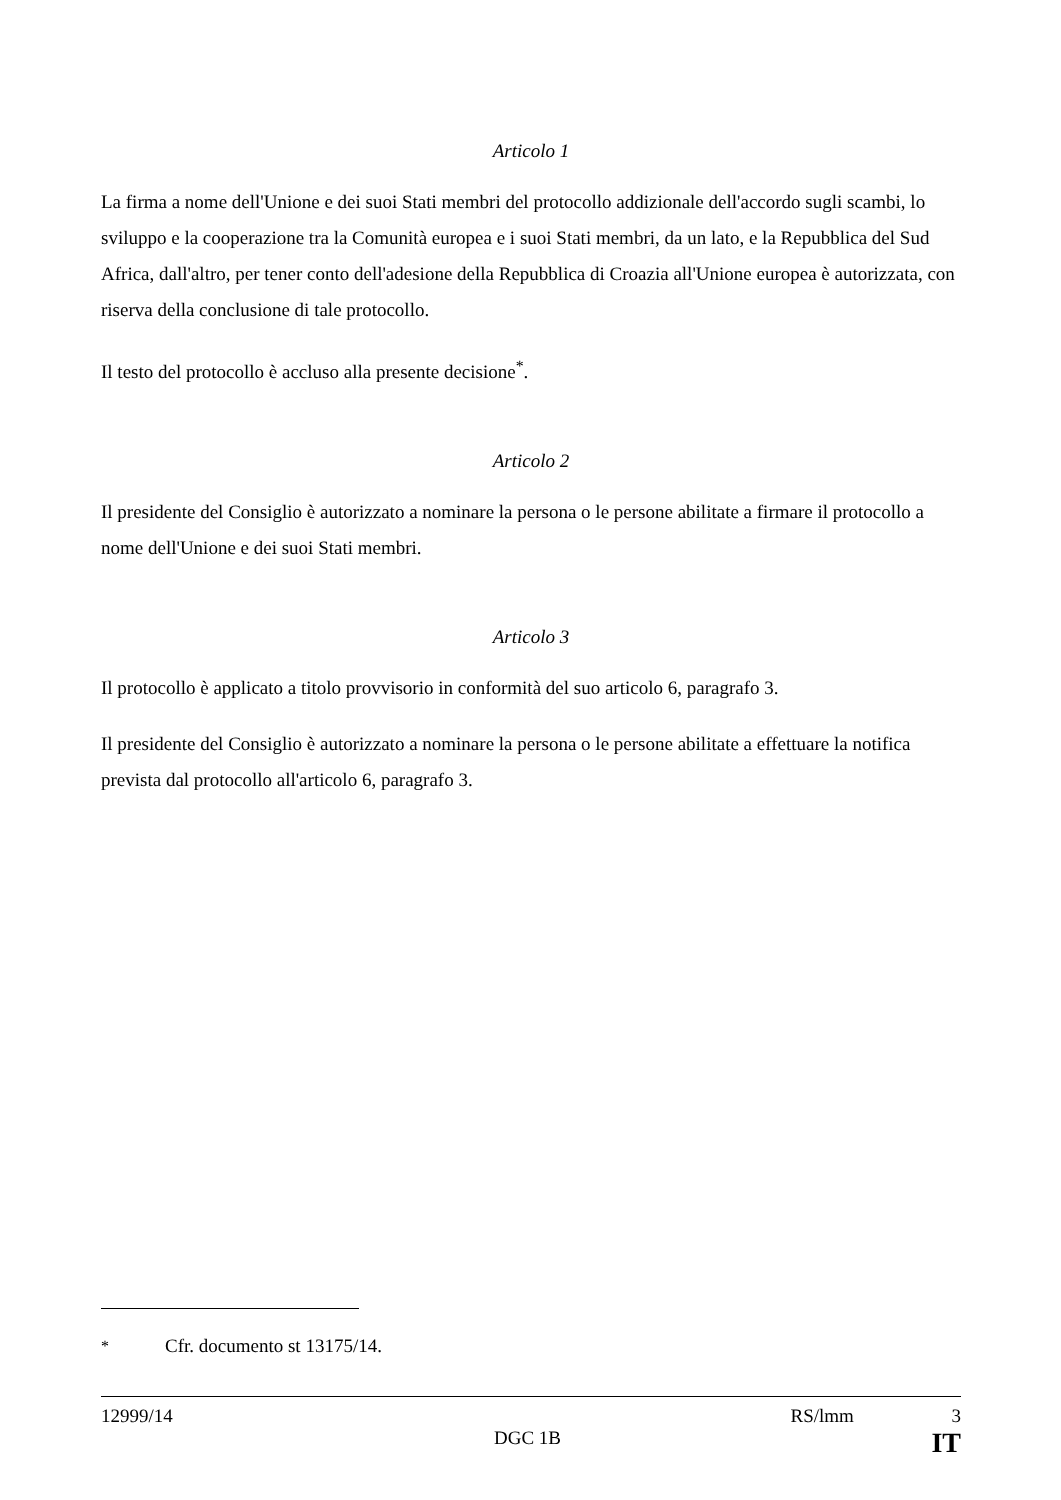Articolo 1
La firma a nome dell'Unione e dei suoi Stati membri del protocollo addizionale dell'accordo sugli scambi, lo sviluppo e la cooperazione tra la Comunità europea e i suoi Stati membri, da un lato, e la Repubblica del Sud Africa, dall'altro, per tener conto dell'adesione della Repubblica di Croazia all'Unione europea è autorizzata, con riserva della conclusione di tale protocollo.
Il testo del protocollo è accluso alla presente decisione<sup>*</sup>.
Articolo 2
Il presidente del Consiglio è autorizzato a nominare la persona o le persone abilitate a firmare il protocollo a nome dell'Unione e dei suoi Stati membri.
Articolo 3
Il protocollo è applicato a titolo provvisorio in conformità del suo articolo 6, paragrafo 3.
Il presidente del Consiglio è autorizzato a nominare la persona o le persone abilitate a effettuare la notifica prevista dal protocollo all'articolo 6, paragrafo 3.
<sup>*</sup> Cfr. documento st 13175/14.
12999/14 RS/lmm 3
DGC 1B IT